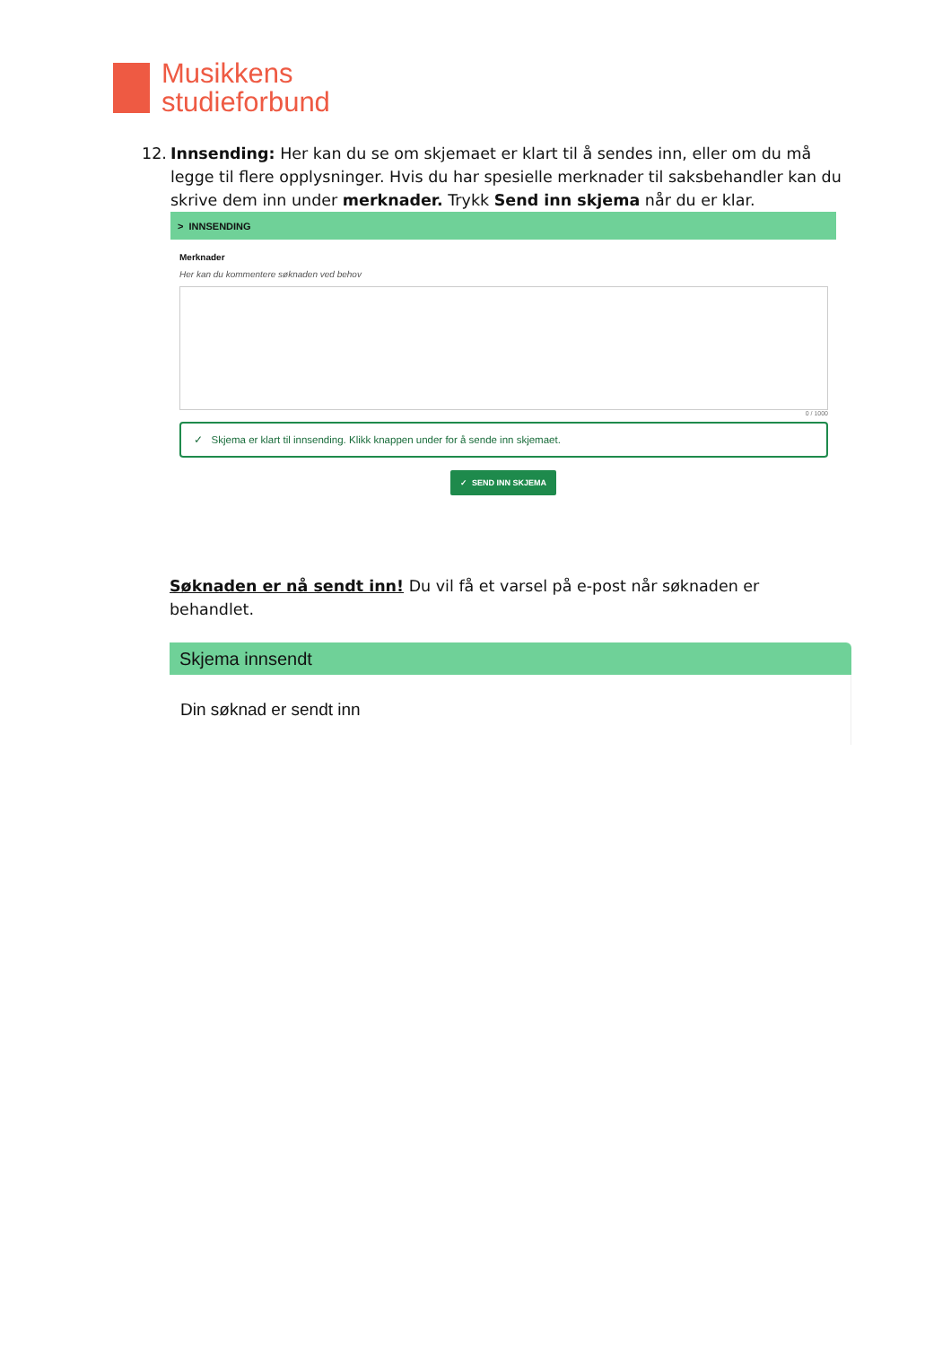Musikkens
studieforbund
12. Innsending: Her kan du se om skjemaet er klart til å sendes inn, eller om du må legge til flere opplysninger. Hvis du har spesielle merknader til saksbehandler kan du skrive dem inn under merknader. Trykk Send inn skjema når du er klar.
> INNSENDING
Merknader
Her kan du kommentere søknaden ved behov
0 / 1000
✓ Skjema er klart til innsending. Klikk knappen under for å sende inn skjemaet.
✓ SEND INN SKJEMA
Søknaden er nå sendt inn! Du vil få et varsel på e-post når søknaden er behandlet.
Skjema innsendt
Din søknad er sendt inn